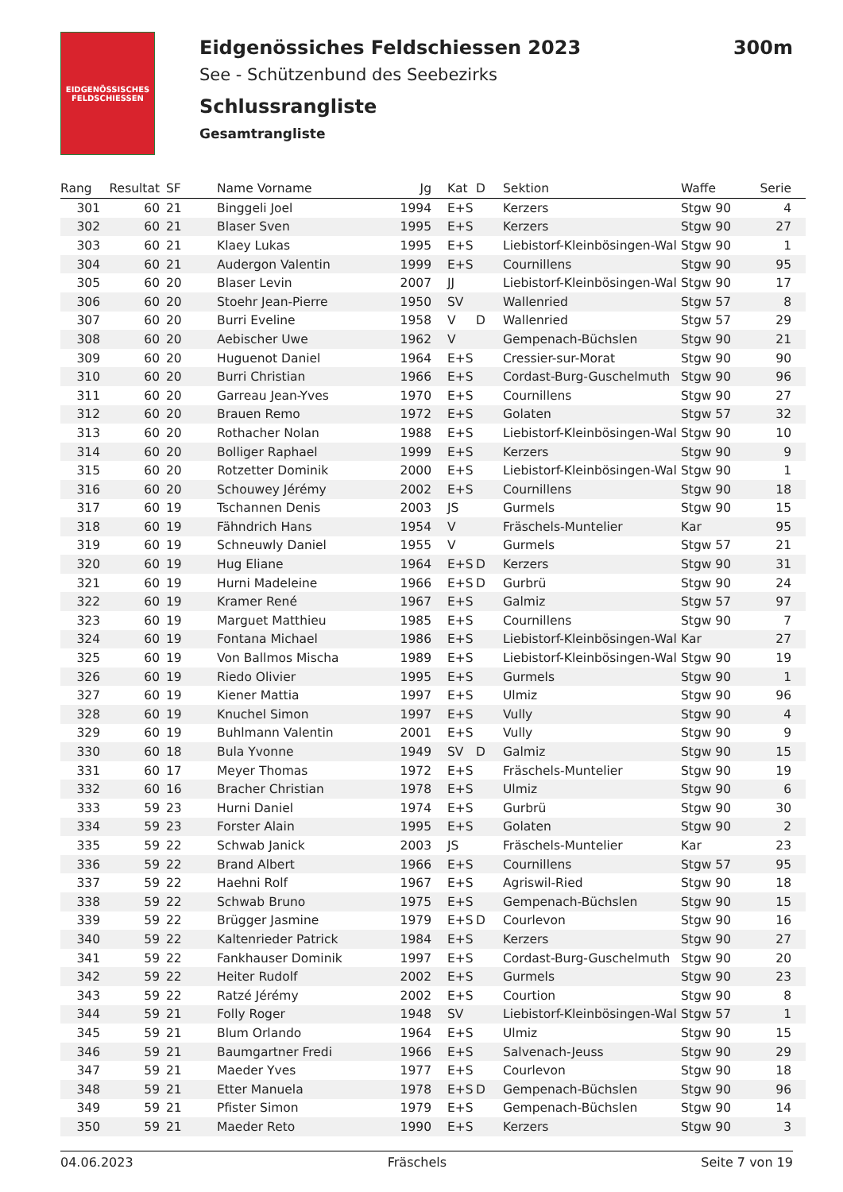EIDGENÖSSISCHES FELDSCHIESSEN
Eidgenössiches Feldschiessen 2023 300m
See - Schützenbund des Seebezirks
Schlussrangliste
Gesamtrangliste
| Rang | Resultat | SF | Name Vorname | Jg | Kat | D | Sektion | Waffe | Serie |
| --- | --- | --- | --- | --- | --- | --- | --- | --- | --- |
| 301 | 60 | 21 | Binggeli Joel | 1994 | E+S | | Kerzers | Stgw 90 | 4 |
| 302 | 60 | 21 | Blaser Sven | 1995 | E+S | | Kerzers | Stgw 90 | 27 |
| 303 | 60 | 21 | Klaey Lukas | 1995 | E+S | | Liebistorf-Kleinbösingen-Wal | Stgw 90 | 1 |
| 304 | 60 | 21 | Audergon Valentin | 1999 | E+S | | Cournillens | Stgw 90 | 95 |
| 305 | 60 | 20 | Blaser Levin | 2007 | JJ | | Liebistorf-Kleinbösingen-Wal | Stgw 90 | 17 |
| 306 | 60 | 20 | Stoehr Jean-Pierre | 1950 | SV | | Wallenried | Stgw 57 | 8 |
| 307 | 60 | 20 | Burri Eveline | 1958 | V | D | Wallenried | Stgw 57 | 29 |
| 308 | 60 | 20 | Aebischer Uwe | 1962 | V | | Gempenach-Büchslen | Stgw 90 | 21 |
| 309 | 60 | 20 | Huguenot Daniel | 1964 | E+S | | Cressier-sur-Morat | Stgw 90 | 90 |
| 310 | 60 | 20 | Burri Christian | 1966 | E+S | | Cordast-Burg-Guschelmuth | Stgw 90 | 96 |
| 311 | 60 | 20 | Garreau Jean-Yves | 1970 | E+S | | Cournillens | Stgw 90 | 27 |
| 312 | 60 | 20 | Brauen Remo | 1972 | E+S | | Golaten | Stgw 57 | 32 |
| 313 | 60 | 20 | Rothacher Nolan | 1988 | E+S | | Liebistorf-Kleinbösingen-Wal | Stgw 90 | 10 |
| 314 | 60 | 20 | Bolliger Raphael | 1999 | E+S | | Kerzers | Stgw 90 | 9 |
| 315 | 60 | 20 | Rotzetter Dominik | 2000 | E+S | | Liebistorf-Kleinbösingen-Wal | Stgw 90 | 1 |
| 316 | 60 | 20 | Schouwey Jérémy | 2002 | E+S | | Cournillens | Stgw 90 | 18 |
| 317 | 60 | 19 | Tschannen Denis | 2003 | JS | | Gurmels | Stgw 90 | 15 |
| 318 | 60 | 19 | Fähndrich Hans | 1954 | V | | Fräschels-Muntelier | Kar | 95 |
| 319 | 60 | 19 | Schneuwly Daniel | 1955 | V | | Gurmels | Stgw 57 | 21 |
| 320 | 60 | 19 | Hug Eliane | 1964 | E+S | D | Kerzers | Stgw 90 | 31 |
| 321 | 60 | 19 | Hurni Madeleine | 1966 | E+S | D | Gurbrü | Stgw 90 | 24 |
| 322 | 60 | 19 | Kramer René | 1967 | E+S | | Galmiz | Stgw 57 | 97 |
| 323 | 60 | 19 | Marguet Matthieu | 1985 | E+S | | Cournillens | Stgw 90 | 7 |
| 324 | 60 | 19 | Fontana Michael | 1986 | E+S | | Liebistorf-Kleinbösingen-Wal | Kar | 27 |
| 325 | 60 | 19 | Von Ballmos Mischa | 1989 | E+S | | Liebistorf-Kleinbösingen-Wal | Stgw 90 | 19 |
| 326 | 60 | 19 | Riedo Olivier | 1995 | E+S | | Gurmels | Stgw 90 | 1 |
| 327 | 60 | 19 | Kiener Mattia | 1997 | E+S | | Ulmiz | Stgw 90 | 96 |
| 328 | 60 | 19 | Knuchel Simon | 1997 | E+S | | Vully | Stgw 90 | 4 |
| 329 | 60 | 19 | Buhlmann Valentin | 2001 | E+S | | Vully | Stgw 90 | 9 |
| 330 | 60 | 18 | Bula Yvonne | 1949 | SV | D | Galmiz | Stgw 90 | 15 |
| 331 | 60 | 17 | Meyer Thomas | 1972 | E+S | | Fräschels-Muntelier | Stgw 90 | 19 |
| 332 | 60 | 16 | Bracher Christian | 1978 | E+S | | Ulmiz | Stgw 90 | 6 |
| 333 | 59 | 23 | Hurni Daniel | 1974 | E+S | | Gurbrü | Stgw 90 | 30 |
| 334 | 59 | 23 | Forster Alain | 1995 | E+S | | Golaten | Stgw 90 | 2 |
| 335 | 59 | 22 | Schwab Janick | 2003 | JS | | Fräschels-Muntelier | Kar | 23 |
| 336 | 59 | 22 | Brand Albert | 1966 | E+S | | Cournillens | Stgw 57 | 95 |
| 337 | 59 | 22 | Haehni Rolf | 1967 | E+S | | Agriswil-Ried | Stgw 90 | 18 |
| 338 | 59 | 22 | Schwab Bruno | 1975 | E+S | | Gempenach-Büchslen | Stgw 90 | 15 |
| 339 | 59 | 22 | Brügger Jasmine | 1979 | E+S | D | Courlevon | Stgw 90 | 16 |
| 340 | 59 | 22 | Kaltenrieder Patrick | 1984 | E+S | | Kerzers | Stgw 90 | 27 |
| 341 | 59 | 22 | Fankhauser Dominik | 1997 | E+S | | Cordast-Burg-Guschelmuth | Stgw 90 | 20 |
| 342 | 59 | 22 | Heiter Rudolf | 2002 | E+S | | Gurmels | Stgw 90 | 23 |
| 343 | 59 | 22 | Ratzé Jérémy | 2002 | E+S | | Courtion | Stgw 90 | 8 |
| 344 | 59 | 21 | Folly Roger | 1948 | SV | | Liebistorf-Kleinbösingen-Wal | Stgw 57 | 1 |
| 345 | 59 | 21 | Blum Orlando | 1964 | E+S | | Ulmiz | Stgw 90 | 15 |
| 346 | 59 | 21 | Baumgartner Fredi | 1966 | E+S | | Salvenach-Jeuss | Stgw 90 | 29 |
| 347 | 59 | 21 | Maeder Yves | 1977 | E+S | | Courlevon | Stgw 90 | 18 |
| 348 | 59 | 21 | Etter Manuela | 1978 | E+S | D | Gempenach-Büchslen | Stgw 90 | 96 |
| 349 | 59 | 21 | Pfister Simon | 1979 | E+S | | Gempenach-Büchslen | Stgw 90 | 14 |
| 350 | 59 | 21 | Maeder Reto | 1990 | E+S | | Kerzers | Stgw 90 | 3 |
04.06.2023 Fräschels Seite 7 von 19